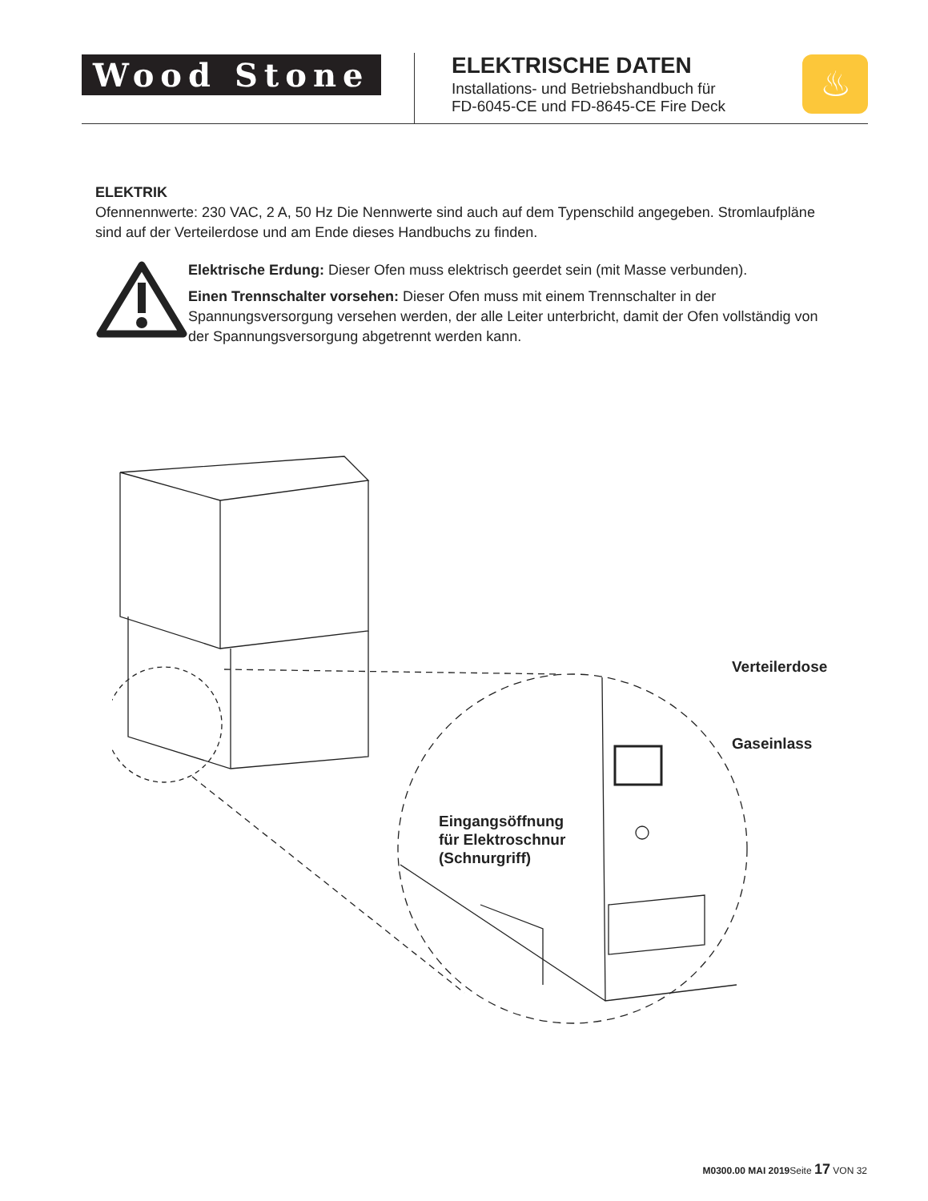Wood Stone
ELEKTRISCHE DATEN
Installations- und Betriebshandbuch für
FD-6045-CE und FD-8645-CE Fire Deck
♨
ELEKTRIK
Ofennennwerte: 230 VAC, 2 A, 50 Hz Die Nennwerte sind auch auf dem Typenschild angegeben. Stromlaufpläne sind auf der Verteilerdose und am Ende dieses Handbuchs zu finden.
Elektrische Erdung: Dieser Ofen muss elektrisch geerdet sein (mit Masse verbunden).
Einen Trennschalter vorsehen: Dieser Ofen muss mit einem Trennschalter in der Spannungsversorgung versehen werden, der alle Leiter unterbricht, damit der Ofen vollständig von der Spannungsversorgung abgetrennt werden kann.
Verteilerdose
Gaseinlass
Eingangsöffnung
für Elektroschnur
(Schnurgriff)
M0300.00 MAI 2019 Seite 17 VON 32